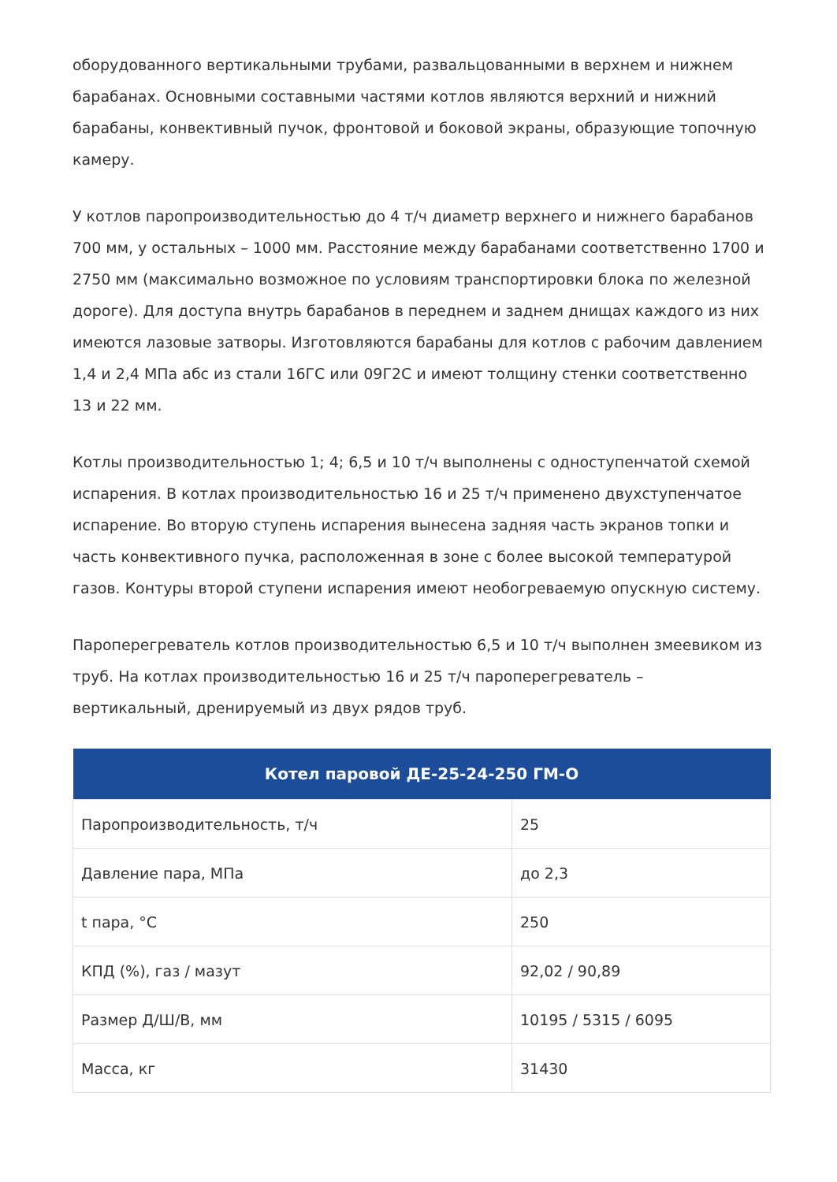оборудованного вертикальными трубами, развальцованными в верхнем и нижнем барабанах. Основными составными частями котлов являются верхний и нижний барабаны, конвективный пучок, фронтовой и боковой экраны, образующие топочную камеру.
У котлов паропроизводительностью до 4 т/ч диаметр верхнего и нижнего барабанов 700 мм, у остальных – 1000 мм. Расстояние между барабанами соответственно 1700 и 2750 мм (максимально возможное по условиям транспортировки блока по железной дороге). Для доступа внутрь барабанов в переднем и заднем днищах каждого из них имеются лазовые затворы. Изготовляются барабаны для котлов с рабочим давлением 1,4 и 2,4 МПа абс из стали 16ГС или 09Г2С и имеют толщину стенки соответственно 13 и 22 мм.
Котлы производительностью 1; 4; 6,5 и 10 т/ч выполнены с одноступенчатой схемой испарения. В котлах производительностью 16 и 25 т/ч применено двухступенчатое испарение. Во вторую ступень испарения вынесена задняя часть экранов топки и часть конвективного пучка, расположенная в зоне с более высокой температурой газов. Контуры второй ступени испарения имеют необогреваемую опускную систему.
Пароперегреватель котлов производительностью 6,5 и 10 т/ч выполнен змеевиком из труб. На котлах производительностью 16 и 25 т/ч пароперегреватель – вертикальный, дренируемый из двух рядов труб.
| Котел паровой ДЕ-25-24-250 ГМ-О | |
| --- | --- |
| Паропроизводительность, т/ч | 25 |
| Давление пара, МПа | до 2,3 |
| t пара, °С | 250 |
| КПД (%), газ / мазут | 92,02 / 90,89 |
| Размер Д/Ш/В, мм | 10195 / 5315 / 6095 |
| Масса, кг | 31430 |